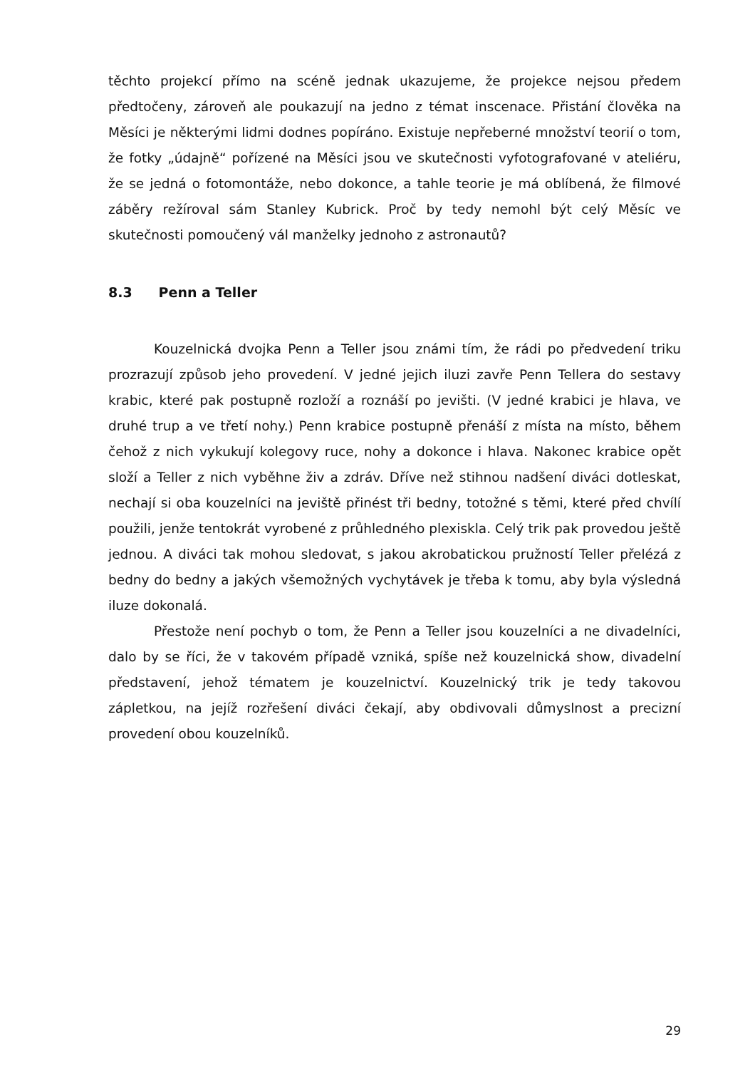těchto projekcí přímo na scéně jednak ukazujeme, že projekce nejsou předem předtočeny, zároveň ale poukazují na jedno z témat inscenace. Přistání člověka na Měsíci je některými lidmi dodnes popíráno. Existuje nepřeberné množství teorií o tom, že fotky „údajně“ pořízené na Měsíci jsou ve skutečnosti vyfotografované v ateliéru, že se jedná o fotomontáže, nebo dokonce, a tahle teorie je má oblíbená, že filmové záběry režíroval sám Stanley Kubrick. Proč by tedy nemohl být celý Měsíc ve skutečnosti pomoučený vál manželky jednoho z astronautů?
8.3 Penn a Teller
Kouzelnická dvojka Penn a Teller jsou známi tím, že rádi po předvedení triku prozrazují způsob jeho provedení. V jedné jejich iluzi zavře Penn Tellera do sestavy krabic, které pak postupně rozloží a roznáší po jevišti. (V jedné krabici je hlava, ve druhé trup a ve třetí nohy.) Penn krabice postupně přenáší z místa na místo, během čehož z nich vykukují kolegovy ruce, nohy a dokonce i hlava. Nakonec krabice opět složí a Teller z nich vyběhne živ a zdráv. Dříve než stihnou nadšení diváci dotleskat, nechají si oba kouzelníci na jeviště přinést tři bedny, totožné s těmi, které před chvílí použili, jenže tentokrát vyrobené z průhledného plexiskla. Celý trik pak provedou ještě jednou. A diváci tak mohou sledovat, s jakou akrobatickou pružností Teller přelézá z bedny do bedny a jakých všemožných vychytávek je třeba k tomu, aby byla výsledná iluze dokonalá.
Přestože není pochyb o tom, že Penn a Teller jsou kouzelníci a ne divadelníci, dalo by se říci, že v takovém případě vzniká, spíše než kouzelnická show, divadelní představení, jehož tématem je kouzelnictví. Kouzelnický trik je tedy takovou zápletkou, na jejíž rozřešení diváci čekají, aby obdivovali důmyslnost a precizní provedení obou kouzelníků.
29